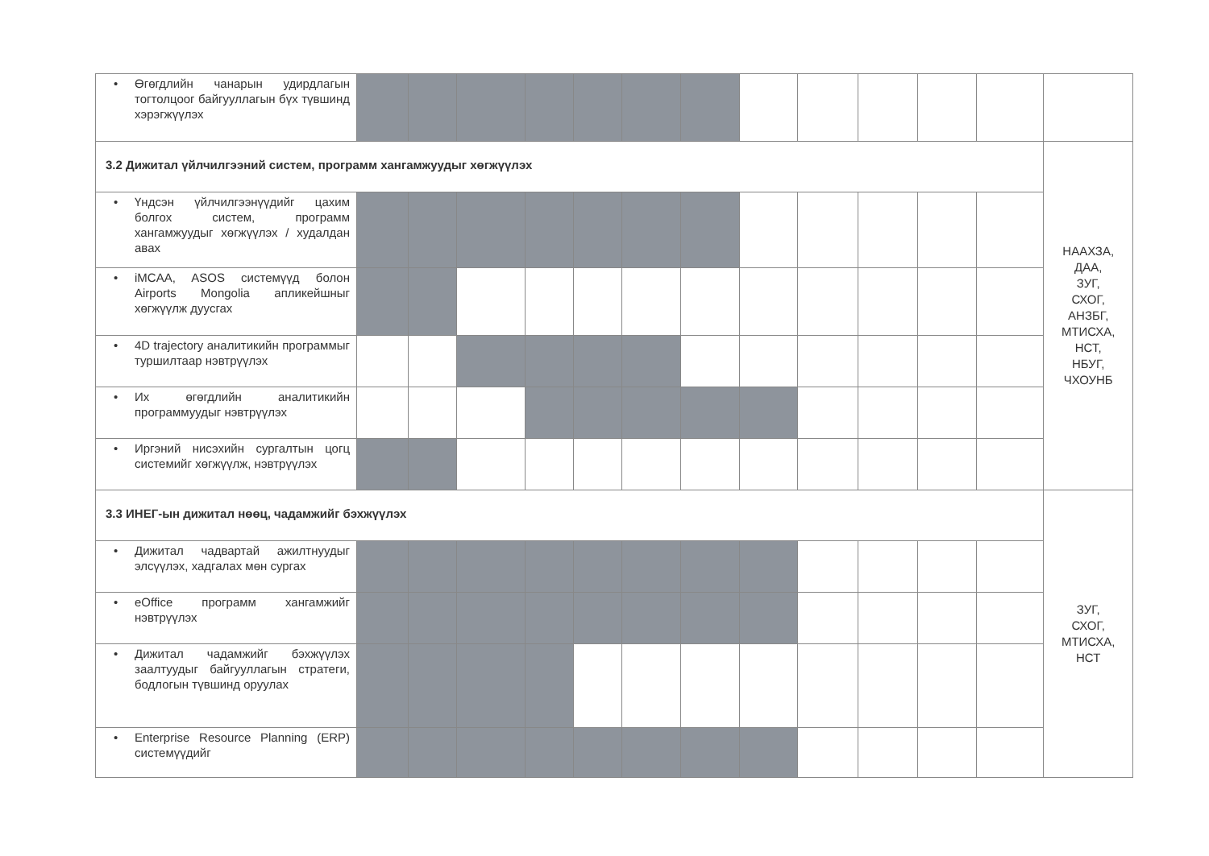| • Өгөгдлийн чанарын удирдлагын тогтолцоог байгууллагын бүх түвшинд хэрэгжүүлэх | | | | | | | | | | | | | |
| 3.2 Дижитал үйлчилгээний систем, программ хангамжуудыг хөгжүүлэх | | | | | | | | | | | | | НААХЗА, ДАА, ЗУГ, СХОГ, АНЗБГ, МТИСХА, НСТ, НБУГ, ЧХОУНБ |
| • Үндсэн үйлчилгээнүүдийг цахим болгох систем, программ хангамжуудыг хөгжүүлэх / худалдан авах | | | | | | | | | | | | | |
| • iMCAA, ASOS системүүд болон Airports Mongolia апликейшныг хөгжүүлж дуусгах | | | | | | | | | | | | | |
| • 4D trajectory аналитикийн программыг туршилтаар нэвтрүүлэх | | | | | | | | | | | | | |
| • Их өгөгдлийн аналитикийн программуудыг нэвтрүүлэх | | | | | | | | | | | | | |
| • Иргэний нисэхийн сургалтын цогц системийг хөгжүүлж, нэвтрүүлэх | | | | | | | | | | | | | |
| 3.3 ИНЕГ-ын дижитал нөөц, чадамжийг бэхжүүлэх | | | | | | | | | | | | | ЗУГ, СХОГ, МТИСХА, НСТ |
| • Дижитал чадвартай ажилтнуудыг элсүүлэх, хадгалах мөн сургах | | | | | | | | | | | | | |
| • eOffice программ хангамжийг нэвтрүүлэх | | | | | | | | | | | | | |
| • Дижитал чадамжийг бэхжүүлэх заалтуудыг байгууллагын стратеги, бодлогын түвшинд оруулах | | | | | | | | | | | | | |
| • Enterprise Resource Planning (ERP) системүүдийг | | | | | | | | | | | | | |